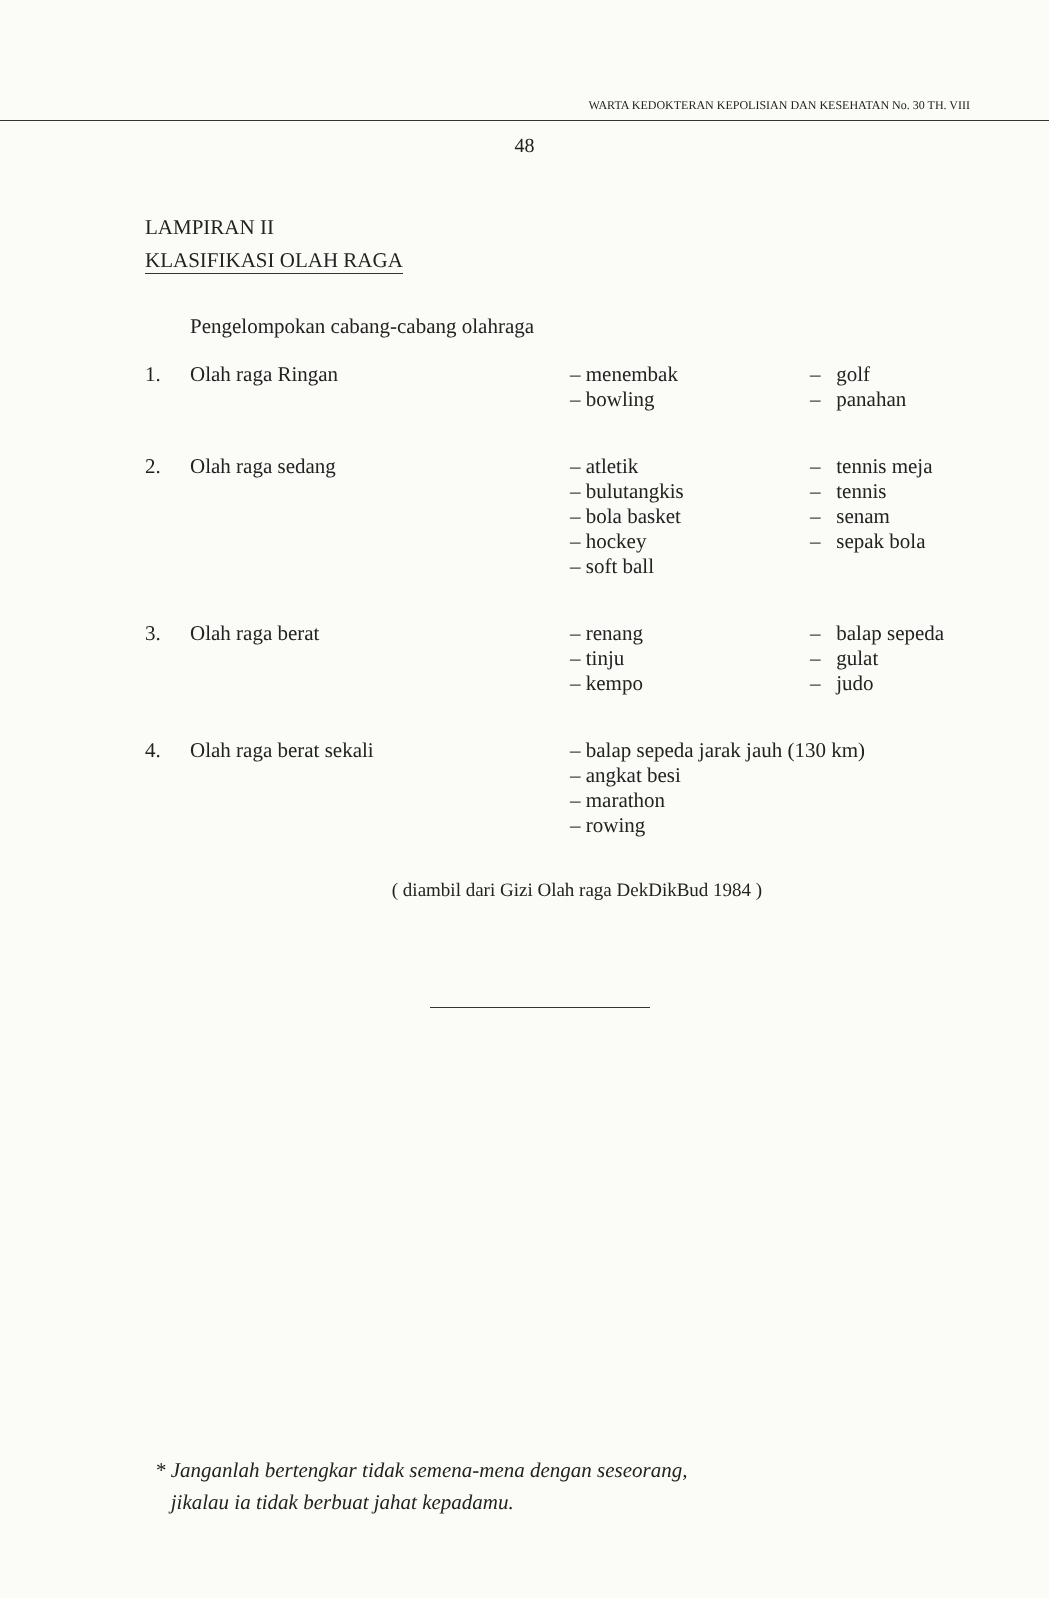WARTA KEDOKTERAN KEPOLISIAN DAN KESEHATAN No. 30 TH. VIII
48
LAMPIRAN II
KLASIFIKASI OLAH RAGA
Pengelompokan cabang-cabang olahraga
| 1. | Olah raga Ringan | – menembak – bowling | – golf – panahan |
| 2. | Olah raga sedang | – atletik – bulutangkis – bola basket – hockey – soft ball | – tennis meja – tennis – senam – sepak bola |
| 3. | Olah raga berat | – renang – tinju – kempo | – balap sepeda – gulat – judo |
| 4. | Olah raga berat sekali | – balap sepeda jarak jauh (130 km) – angkat besi – marathon – rowing | |
( diambil dari Gizi Olah raga DekDikBud 1984 )
* Janganlah bertengkar tidak semena-mena dengan seseorang,
jikalau ia tidak berbuat jahat kepadamu.